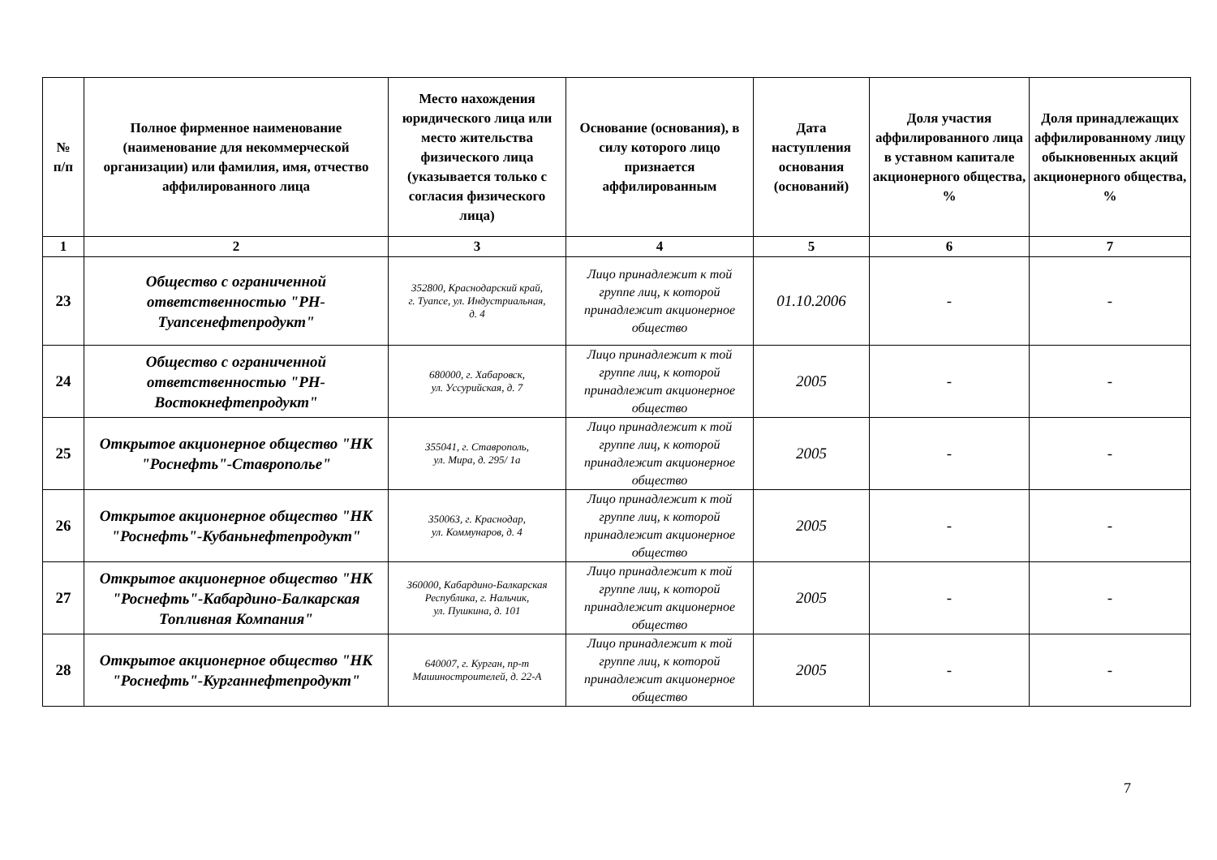| № п/п | Полное фирменное наименование (наименование для некоммерческой организации) или фамилия, имя, отчество аффилированного лица | Место нахождения юридического лица или место жительства физического лица (указывается только с согласия физического лица) | Основание (основания), в силу которого лицо признается аффилированным | Дата наступления основания (оснований) | Доля участия аффилированного лица в уставном капитале акционерного общества, % | Доля принадлежащих аффилированному лицу обыкновенных акций акционерного общества, % |
| --- | --- | --- | --- | --- | --- | --- |
| 1 | 2 | 3 | 4 | 5 | 6 | 7 |
| 23 | Общество с ограниченной ответственностью "РН-Туапсенефтепродукт" | 352800, Краснодарский край, г. Туапсе, ул. Индустриальная, д. 4 | Лицо принадлежит к той группе лиц, к которой принадлежит акционерное общество | 01.10.2006 | - | - |
| 24 | Общество с ограниченной ответственностью "РН-Востокнефтепродукт" | 680000, г. Хабаровск, ул. Уссурийская, д. 7 | Лицо принадлежит к той группе лиц, к которой принадлежит акционерное общество | 2005 | - | - |
| 25 | Открытое акционерное общество "НК "Роснефть"-Ставрополье" | 355041, г. Ставрополь, ул. Мира, д. 295/ 1а | Лицо принадлежит к той группе лиц, к которой принадлежит акционерное общество | 2005 | - | - |
| 26 | Открытое акционерное общество "НК "Роснефть"-Кубаньнефтепродукт" | 350063, г. Краснодар, ул. Коммунаров, д. 4 | Лицо принадлежит к той группе лиц, к которой принадлежит акционерное общество | 2005 | - | - |
| 27 | Открытое акционерное общество "НК "Роснефть"-Кабардино-Балкарская Топливная Компания" | 360000, Кабардино-Балкарская Республика, г. Нальчик, ул. Пушкина, д. 101 | Лицо принадлежит к той группе лиц, к которой принадлежит акционерное общество | 2005 | - | - |
| 28 | Открытое акционерное общество "НК "Роснефть"-Курганнефтепродукт" | 640007, г. Курган, пр-т Машиностроителей, д. 22-А | Лицо принадлежит к той группе лиц, к которой принадлежит акционерное общество | 2005 | - | - |
7